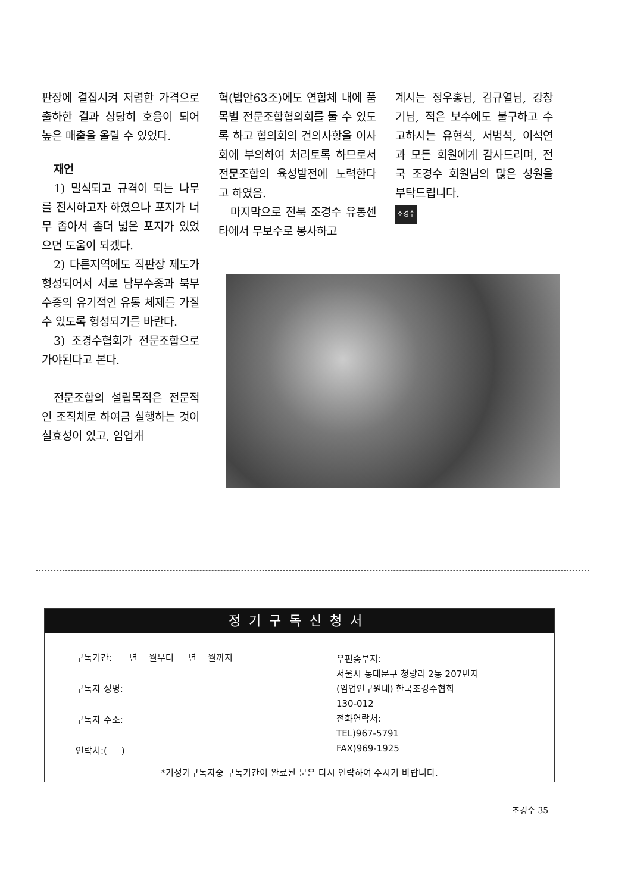판장에 결집시켜 저렴한 가격으로 출하한 결과 상당히 호응이 되어 높은 매출을 올릴 수 있었다.
재언
1) 밀식되고 규격이 되는 나무를 전시하고자 하였으나 포지가 너무 좁아서 좀더 넓은 포지가 있었으면 도움이 되겠다.
2) 다른지역에도 직판장 제도가 형성되어서 서로 남부수종과 북부수종의 유기적인 유통 체제를 가질 수 있도록 형성되기를 바란다.
3) 조경수협회가 전문조합으로 가야된다고 본다.
전문조합의 설립목적은 전문적인 조직체로 하여금 실행하는 것이 실효성이 있고, 임업개
혁(법안63조)에도 연합체 내에 품목별 전문조합협의회를 둘 수 있도록 하고 협의회의 건의사항을 이사회에 부의하여 처리토록 하므로서 전문조합의 육성발전에 노력한다고 하였음.
마지막으로 전북 조경수 유통센타에서 무보수로 봉사하고
계시는 정우홍님, 김규열님, 강창기님, 적은 보수에도 불구하고 수고하시는 유현석, 서범석, 이석연과 모든 회원에게 감사드리며, 전국 조경수 회원님의 많은 성원을 부탁드립니다.
조경수
정기구독신청서
구독기간: 년 월부터 년 월까지
구독자 성명:
구독자 주소:
연락처:( )
우편송부지:
서울시 동대문구 청량리 2동 207번지
(임업연구원내) 한국조경수협회
130-012
전화연락처:
TEL)967-5791
FAX)969-1925
*기정기구독자중 구독기간이 완료된 분은 다시 연락하여 주시기 바랍니다.
조경수 35